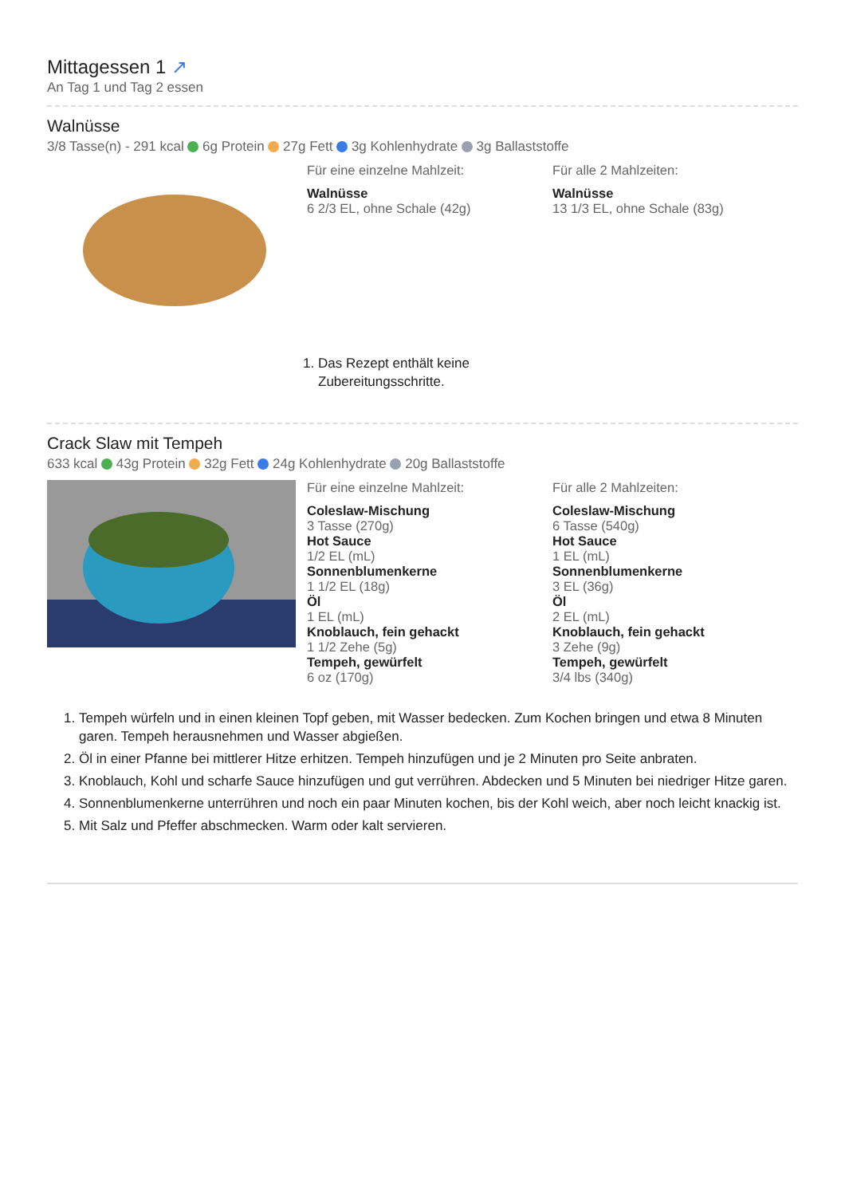Mittagessen 1 ↗
An Tag 1 und Tag 2 essen
Walnüsse
3/8 Tasse(n) - 291 kcal 6g Protein 27g Fett 3g Kohlenhydrate 3g Ballaststoffe
Für eine einzelne Mahlzeit:
Walnüsse
6 2/3 EL, ohne Schale (42g)
Für alle 2 Mahlzeiten:
Walnüsse
13 1/3 EL, ohne Schale (83g)
1. Das Rezept enthält keine Zubereitungsschritte.
Crack Slaw mit Tempeh
633 kcal 43g Protein 32g Fett 24g Kohlenhydrate 20g Ballaststoffe
Für eine einzelne Mahlzeit:
Coleslaw-Mischung
3 Tasse (270g)
Hot Sauce
1/2 EL (mL)
Sonnenblumenkerne
1 1/2 EL (18g)
Öl
1 EL (mL)
Knoblauch, fein gehackt
1 1/2 Zehe (5g)
Tempeh, gewürfelt
6 oz (170g)
Für alle 2 Mahlzeiten:
Coleslaw-Mischung
6 Tasse (540g)
Hot Sauce
1 EL (mL)
Sonnenblumenkerne
3 EL (36g)
Öl
2 EL (mL)
Knoblauch, fein gehackt
3 Zehe (9g)
Tempeh, gewürfelt
3/4 lbs (340g)
1. Tempeh würfeln und in einen kleinen Topf geben, mit Wasser bedecken. Zum Kochen bringen und etwa 8 Minuten garen. Tempeh herausnehmen und Wasser abgießen.
2. Öl in einer Pfanne bei mittlerer Hitze erhitzen. Tempeh hinzufügen und je 2 Minuten pro Seite anbraten.
3. Knoblauch, Kohl und scharfe Sauce hinzufügen und gut verrühren. Abdecken und 5 Minuten bei niedriger Hitze garen.
4. Sonnenblumenkerne unterrühren und noch ein paar Minuten kochen, bis der Kohl weich, aber noch leicht knackig ist.
5. Mit Salz und Pfeffer abschmecken. Warm oder kalt servieren.